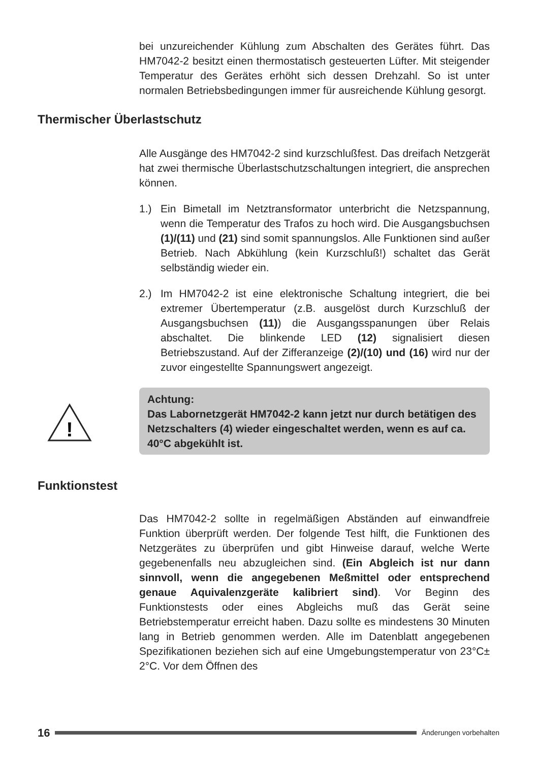bei unzureichender Kühlung zum Abschalten des Gerätes führt. Das HM7042-2 besitzt einen thermostatisch gesteuerten Lüfter. Mit steigender Temperatur des Gerätes erhöht sich dessen Drehzahl. So ist unter normalen Betriebsbedingungen immer für ausreichende Kühlung gesorgt.
Thermischer Überlastschutz
Alle Ausgänge des HM7042-2 sind kurzschlußfest. Das dreifach Netzgerät hat zwei thermische Überlastschutzschaltungen integriert, die ansprechen können.
1.) Ein Bimetall im Netztransformator unterbricht die Netzspannung, wenn die Temperatur des Trafos zu hoch wird. Die Ausgangsbuchsen (1)/(11) und (21) sind somit spannungslos. Alle Funktionen sind außer Betrieb. Nach Abkühlung (kein Kurzschluß!) schaltet das Gerät selbständig wieder ein.
2.) Im HM7042-2 ist eine elektronische Schaltung integriert, die bei extremer Übertemperatur (z.B. ausgelöst durch Kurzschluß der Ausgangsbuchsen (11)) die Ausgangsspanungen über Relais abschaltet. Die blinkende LED (12) signalisiert diesen Betriebszustand. Auf der Zifferanzeige (2)/(10) und (16) wird nur der zuvor eingestellte Spannungswert angezeigt.
!
Achtung:
Das Labornetzgerät HM7042-2 kann jetzt nur durch betätigen des Netzschalters (4) wieder eingeschaltet werden, wenn es auf ca. 40°C abgekühlt ist.
Funktionstest
Das HM7042-2 sollte in regelmäßigen Abständen auf einwandfreie Funktion überprüft werden. Der folgende Test hilft, die Funktionen des Netzgerätes zu überprüfen und gibt Hinweise darauf, welche Werte gegebenenfalls neu abzugleichen sind. (Ein Abgleich ist nur dann sinnvoll, wenn die angegebenen Meßmittel oder entsprechend genaue Aquivalenzgeräte kalibriert sind). Vor Beginn des Funktionstests oder eines Abgleichs muß das Gerät seine Betriebstemperatur erreicht haben. Dazu sollte es mindestens 30 Minuten lang in Betrieb genommen werden. Alle im Datenblatt angegebenen Spezifikationen beziehen sich auf eine Umgebungstemperatur von 23°C± 2°C. Vor dem Öffnen des
16
Änderungen vorbehalten